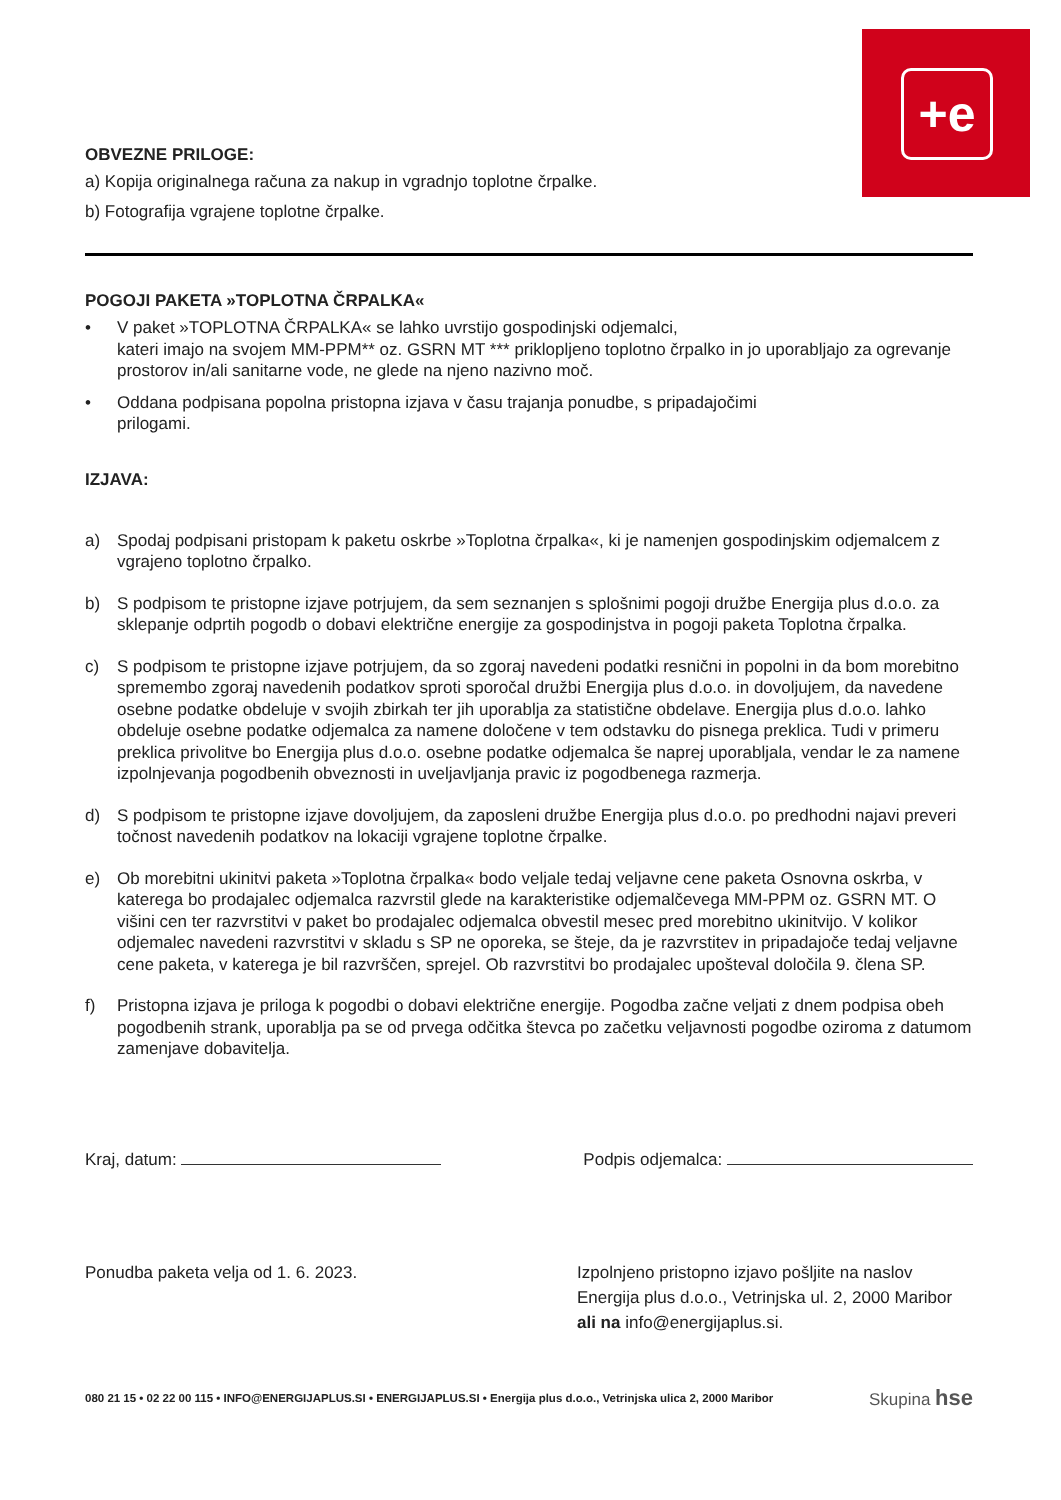+e
OBVEZNE PRILOGE:
a) Kopija originalnega računa za nakup in vgradnjo toplotne črpalke.
b) Fotografija vgrajene toplotne črpalke.
POGOJI PAKETA »TOPLOTNA ČRPALKA«
• V paket »TOPLOTNA ČRPALKA« se lahko uvrstijo gospodinjski odjemalci,
kateri imajo na svojem MM-PPM** oz. GSRN MT *** priklopljeno toplotno črpalko in jo uporabljajo za ogrevanje prostorov in/ali sanitarne vode, ne glede na njeno nazivno moč.
• Oddana podpisana popolna pristopna izjava v času trajanja ponudbe, s pripadajočimi
prilogami.
IZJAVA:
a) Spodaj podpisani pristopam k paketu oskrbe »Toplotna črpalka«, ki je namenjen gospodinjskim odjemalcem z vgrajeno toplotno črpalko.
b) S podpisom te pristopne izjave potrjujem, da sem seznanjen s splošnimi pogoji družbe Energija plus d.o.o. za sklepanje odprtih pogodb o dobavi električne energije za gospodinjstva in pogoji paketa Toplotna črpalka.
c) S podpisom te pristopne izjave potrjujem, da so zgoraj navedeni podatki resnični in popolni in da bom morebitno spremembo zgoraj navedenih podatkov sproti sporočal družbi Energija plus d.o.o. in dovoljujem, da navedene osebne podatke obdeluje v svojih zbirkah ter jih uporablja za statistične obdelave. Energija plus d.o.o. lahko obdeluje osebne podatke odjemalca za namene določene v tem odstavku do pisnega preklica. Tudi v primeru preklica privolitve bo Energija plus d.o.o. osebne podatke odjemalca še naprej uporabljala, vendar le za namene izpolnjevanja pogodbenih obveznosti in uveljavljanja pravic iz pogodbenega razmerja.
d) S podpisom te pristopne izjave dovoljujem, da zaposleni družbe Energija plus d.o.o. po predhodni najavi preveri točnost navedenih podatkov na lokaciji vgrajene toplotne črpalke.
e) Ob morebitni ukinitvi paketa »Toplotna črpalka« bodo veljale tedaj veljavne cene paketa Osnovna oskrba, v katerega bo prodajalec odjemalca razvrstil glede na karakteristike odjemalčevega MM-PPM oz. GSRN MT. O višini cen ter razvrstitvi v paket bo prodajalec odjemalca obvestil mesec pred morebitno ukinitvijo. V kolikor odjemalec navedeni razvrstitvi v skladu s SP ne oporeka, se šteje, da je razvrstitev in pripadajoče tedaj veljavne cene paketa, v katerega je bil razvrščen, sprejel. Ob razvrstitvi bo prodajalec upošteval določila 9. člena SP.
f) Pristopna izjava je priloga k pogodbi o dobavi električne energije. Pogodba začne veljati z dnem podpisa obeh pogodbenih strank, uporablja pa se od prvega odčitka števca po začetku veljavnosti pogodbe oziroma z datumom zamenjave dobavitelja.
Kraj, datum: Podpis odjemalca:
Ponudba paketa velja od 1. 6. 2023. Izpolnjeno pristopno izjavo pošljite na naslov
Energija plus d.o.o., Vetrinjska ul. 2, 2000 Maribor
ali na info@energijaplus.si.
080 21 15 • 02 22 00 115 • INFO@ENERGIJAPLUS.SI • ENERGIJAPLUS.SI • Energija plus d.o.o., Vetrinjska ulica 2, 2000 Maribor Skupina hse